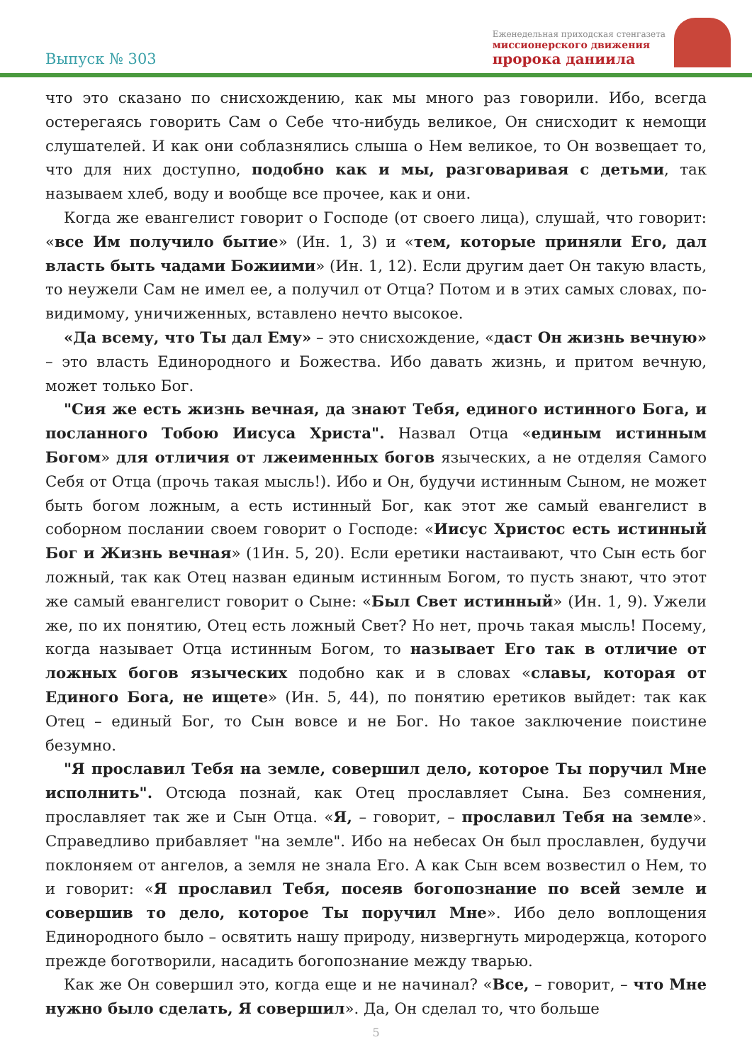Выпуск № 303
Еженедельная приходская стенгазета
миссионерского движения
пророка даниила
что это сказано по снисхождению, как мы много раз говорили. Ибо, всегда остерегаясь говорить Сам о Себе что-нибудь великое, Он снисходит к немощи слушателей. И как они соблазнялись слыша о Нем великое, то Он возвещает то, что для них доступно, подобно как и мы, разговаривая с детьми, так называем хлеб, воду и вообще все прочее, как и они.
Когда же евангелист говорит о Господе (от своего лица), слушай, что говорит: «все Им получило бытие» (Ин. 1, 3) и «тем, которые приняли Его, дал власть быть чадами Божиими» (Ин. 1, 12). Если другим дает Он такую власть, то неужели Сам не имел ее, а получил от Отца? Потом и в этих самых словах, по-видимому, уничиженных, вставлено нечто высокое.
«Да всему, что Ты дал Ему» – это снисхождение, «даст Он жизнь вечную» – это власть Единородного и Божества. Ибо давать жизнь, и притом вечную, может только Бог.
"Сия же есть жизнь вечная, да знают Тебя, единого истинного Бога, и посланного Тобою Иисуса Христа". Назвал Отца «единым истинным Богом» для отличия от лжеименных богов языческих, а не отделяя Самого Себя от Отца (прочь такая мысль!). Ибо и Он, будучи истинным Сыном, не может быть богом ложным, а есть истинный Бог, как этот же самый евангелист в соборном послании своем говорит о Господе: «Иисус Христос есть истинный Бог и Жизнь вечная» (1Ин. 5, 20). Если еретики настаивают, что Сын есть бог ложный, так как Отец назван единым истинным Богом, то пусть знают, что этот же самый евангелист говорит о Сыне: «Был Свет истинный» (Ин. 1, 9). Ужели же, по их понятию, Отец есть ложный Свет? Но нет, прочь такая мысль! Посему, когда называет Отца истинным Богом, то называет Его так в отличие от ложных богов языческих подобно как и в словах «славы, которая от Единого Бога, не ищете» (Ин. 5, 44), по понятию еретиков выйдет: так как Отец – единый Бог, то Сын вовсе и не Бог. Но такое заключение поистине безумно.
"Я прославил Тебя на земле, совершил дело, которое Ты поручил Мне исполнить". Отсюда познай, как Отец прославляет Сына. Без сомнения, прославляет так же и Сын Отца. «Я, – говорит, – прославил Тебя на земле». Справедливо прибавляет "на земле". Ибо на небесах Он был прославлен, будучи поклоняем от ангелов, а земля не знала Его. А как Сын всем возвестил о Нем, то и говорит: «Я прославил Тебя, посеяв богопознание по всей земле и совершив то дело, которое Ты поручил Мне». Ибо дело воплощения Единородного было – освятить нашу природу, низвергнуть миродержца, которого прежде боготворили, насадить богопознание между тварью.
Как же Он совершил это, когда еще и не начинал? «Все, – говорит, – что Мне нужно было сделать, Я совершил». Да, Он сделал то, что больше
5